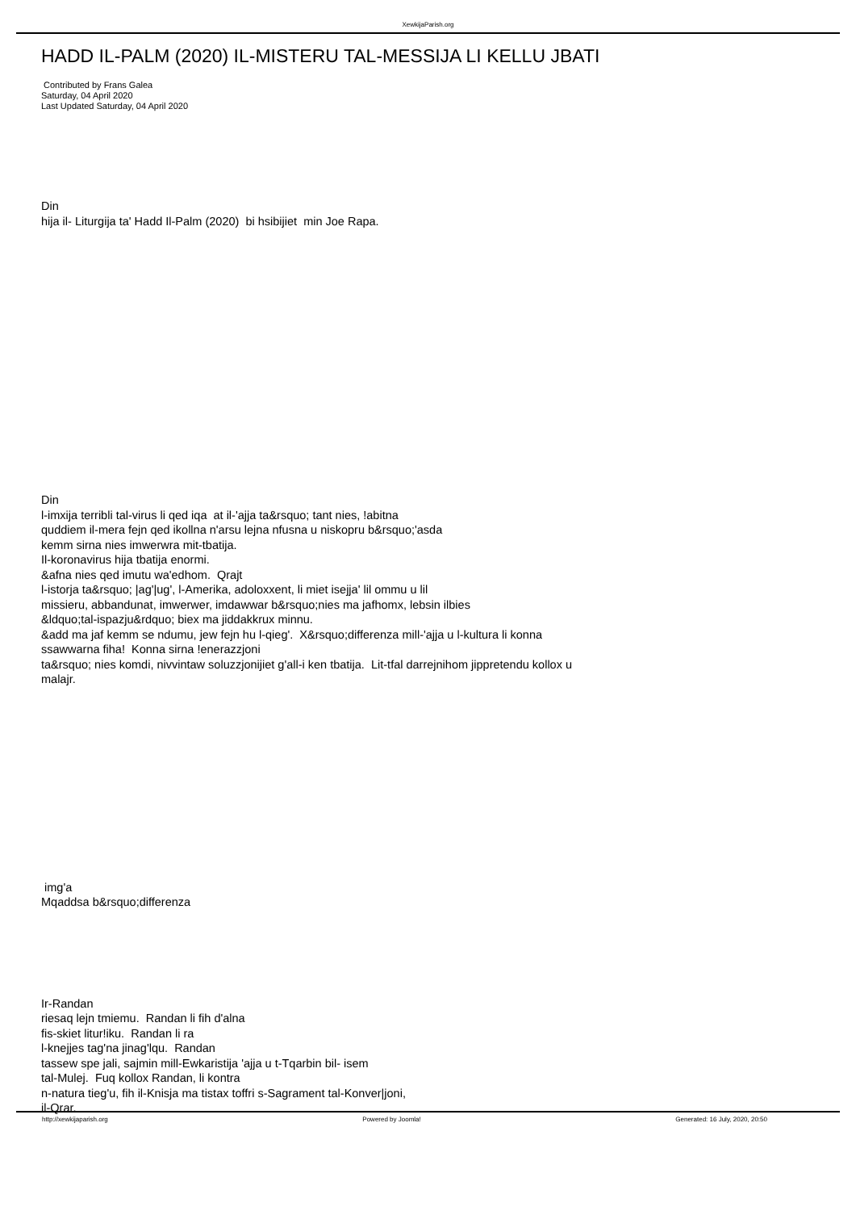XewkijaParish.org
HADD IL-PALM (2020) IL-MISTERU TAL-MESSIJA LI KELLU JBATI
Contributed by Frans Galea
Saturday, 04 April 2020
Last Updated Saturday, 04 April 2020
Din
hija il- Liturgija ta' Hadd Il-Palm (2020) bi hsibijiet min Joe Rapa.
Din
l-imxija terribli tal-virus li qed iqa at il-'ajja ta&rsquo; tant nies, !abitna
quddiem il-mera fejn qed ikollna n'arsu lejna nfusna u niskopru b&rsquo;'asda
kemm sirna nies imwerwra mit-tbatija.
Il-koronavirus hija tbatija enormi.
&afna nies qed imutu wa'edhom. Qrajt
l-istorja ta&rsquo; |ag'|ug', l-Amerika, adoloxxent, li miet isejja' lil ommu u lil
missieru, abbandunat, imwerwer, imdawwar b&rsquo;nies ma jafhomx, lebsin ilbies
&ldquo;tal-ispazju&rdquo; biex ma jiddakkrux minnu.
&add ma jaf kemm se ndumu, jew fejn hu l-qieg'. X&rsquo;differenza mill-'ajja u l-kultura li konna
ssawwarna fiha! Konna sirna !enerazzjoni
ta&rsquo; nies komdi, nivvintaw soluzzjonijiet g'all-i ken tbatija. Lit-tfal darrejnihom jippretendu kollox u
malajr.
img'a
Mqaddsa b&rsquo;differenza
Ir-Randan
riesaq lejn tmiemu. Randan li fih d'alna
fis-skiet litur!iku. Randan li ra
l-knejjes tag'na jinag'lqu. Randan
tassew spe jali, sajmin mill-Ewkaristija 'ajja u t-Tqarbin bil- isem
tal-Mulej. Fuq kollox Randan, li kontra
n-natura tieg'u, fih il-Knisja ma tistax toffri s-Sagrament tal-Konver|joni,
il-Qrar.
http://xewkijaparish.org Powered by Joomla! Generated: 16 July, 2020, 20:50